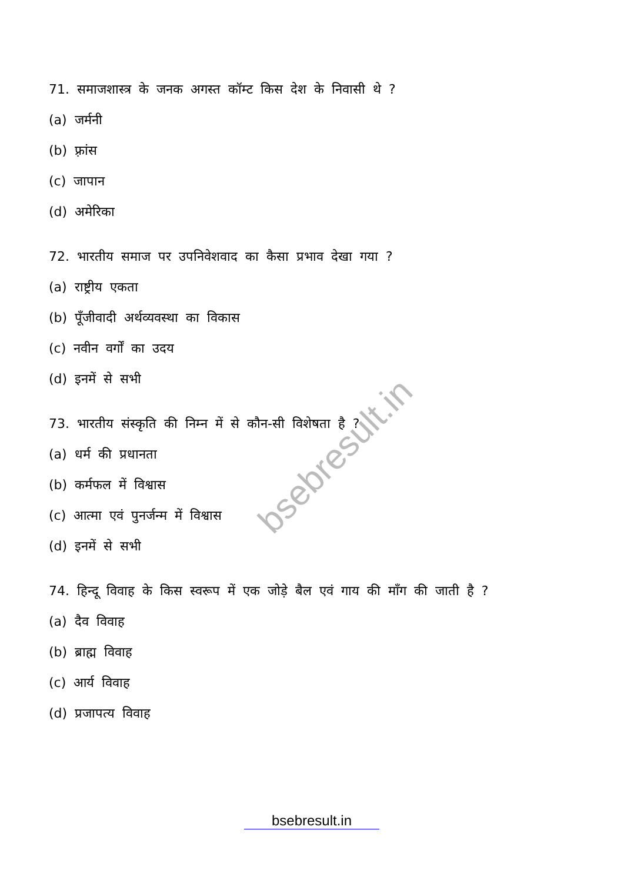71. समाजशास्त्र के जनक अगस्त कॉम्ट किस देश के निवासी थे ?
(a) जर्मनी
(b) फ़्रांस
(c) जापान
(d) अमेरिका
72. भारतीय समाज पर उपनिवेशवाद का कैसा प्रभाव देखा गया ?
(a) राष्ट्रीय एकता
(b) पूँजीवादी अर्थव्यवस्था का विकास
(c) नवीन वर्गों का उदय
(d) इनमें से सभी
73. भारतीय संस्कृति की निम्न में से कौन-सी विशेषता है ?
(a) धर्म की प्रधानता
(b) कर्मफल में विश्वास
(c) आत्मा एवं पुनर्जन्म में विश्वास
(d) इनमें से सभी
74. हिन्दू विवाह के किस स्वरूप में एक जोड़े बैल एवं गाय की माँग की जाती है ?
(a) दैव विवाह
(b) ब्राह्म विवाह
(c) आर्य विवाह
(d) प्रजापत्य विवाह
bsebresult.in
bsebresult.in